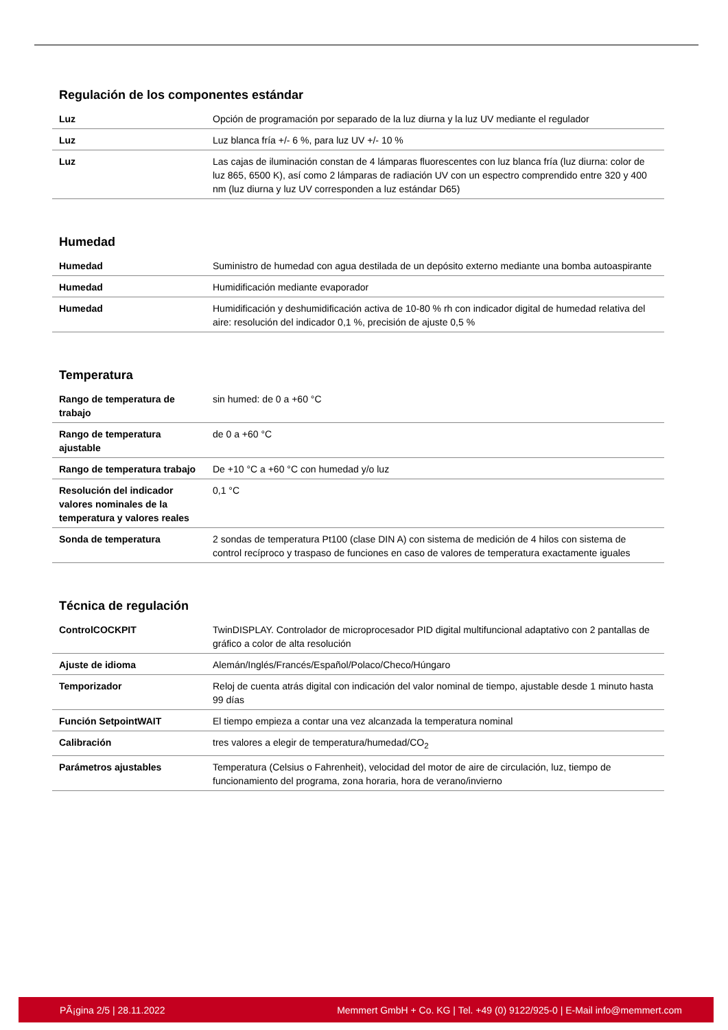Regulación de los componentes estándar
| Luz | Opción de programación por separado de la luz diurna y la luz UV mediante el regulador |
| Luz | Luz blanca fría +/- 6 %, para luz UV +/- 10 % |
| Luz | Las cajas de iluminación constan de 4 lámparas fluorescentes con luz blanca fría (luz diurna: color de luz 865, 6500 K), así como 2 lámparas de radiación UV con un espectro comprendido entre 320 y 400 nm (luz diurna y luz UV corresponden a luz estándar D65) |
Humedad
| Humedad | Suministro de humedad con agua destilada de un depósito externo mediante una bomba autoaspirante |
| Humedad | Humidificación mediante evaporador |
| Humedad | Humidificación y deshumidificación activa de 10-80 % rh con indicador digital de humedad relativa del aire: resolución del indicador 0,1 %, precisión de ajuste 0,5 % |
Temperatura
| Rango de temperatura de trabajo | sin humed: de 0 a +60 °C |
| Rango de temperatura ajustable | de 0 a +60 °C |
| Rango de temperatura trabajo | De +10 °C a +60 °C con humedad y/o luz |
| Resolución del indicador valores nominales de la temperatura y valores reales | 0,1 °C |
| Sonda de temperatura | 2 sondas de temperatura Pt100 (clase DIN A) con sistema de medición de 4 hilos con sistema de control recíproco y traspaso de funciones en caso de valores de temperatura exactamente iguales |
Técnica de regulación
| ControlCOCKPIT | TwinDISPLAY. Controlador de microprocesador PID digital multifuncional adaptativo con 2 pantallas de gráfico a color de alta resolución |
| Ajuste de idioma | Alemán/Inglés/Francés/Español/Polaco/Checo/Húngaro |
| Temporizador | Reloj de cuenta atrás digital con indicación del valor nominal de tiempo, ajustable desde 1 minuto hasta 99 días |
| Función SetpointWAIT | El tiempo empieza a contar una vez alcanzada la temperatura nominal |
| Calibración | tres valores a elegir de temperatura/humedad/CO<sub>2</sub> |
| Parámetros ajustables | Temperatura (Celsius o Fahrenheit), velocidad del motor de aire de circulación, luz, tiempo de funcionamiento del programa, zona horaria, hora de verano/invierno |
PÃ¡gina 2/5 | 28.11.2022 Memmert GmbH + Co. KG | Tel. +49 (0) 9122/925-0 | E-Mail info@memmert.com